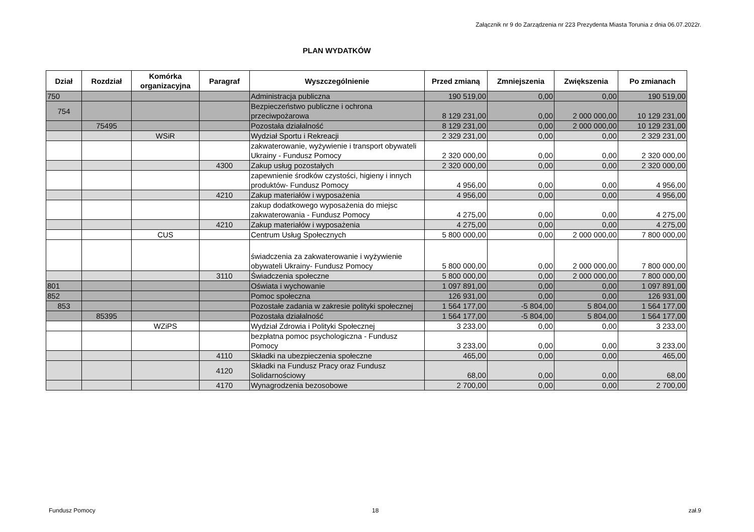Załącznik nr 9 do Zarządzenia nr 223 Prezydenta Miasta Torunia z dnia 06.07.2022r.
PLAN WYDATKÓW
| Dział | Rozdział | Komórka organizacyjna | Paragraf | Wyszczególnienie | Przed zmianą | Zmniejszenia | Zwiększenia | Po zmianach |
| --- | --- | --- | --- | --- | --- | --- | --- | --- |
| 750 | | | | Administracja publiczna | 190 519,00 | 0,00 | 0,00 | 190 519,00 |
| 754 | | | | Bezpieczeństwo publiczne i ochrona przeciwpożarowa | 8 129 231,00 | 0,00 | 2 000 000,00 | 10 129 231,00 |
| | 75495 | | | Pozostała działalność | 8 129 231,00 | 0,00 | 2 000 000,00 | 10 129 231,00 |
| | | WSiR | | Wydział Sportu i Rekreacji | 2 329 231,00 | 0,00 | 0,00 | 2 329 231,00 |
| | | | | zakwaterowanie, wyżywienie i transport obywateli Ukrainy - Fundusz Pomocy | 2 320 000,00 | 0,00 | 0,00 | 2 320 000,00 |
| | | | 4300 | Zakup usług pozostałych | 2 320 000,00 | 0,00 | 0,00 | 2 320 000,00 |
| | | | | zapewnienie środków czystości, higieny i innych produktów- Fundusz Pomocy | 4 956,00 | 0,00 | 0,00 | 4 956,00 |
| | | | 4210 | Zakup materiałów i wyposażenia | 4 956,00 | 0,00 | 0,00 | 4 956,00 |
| | | | | zakup dodatkowego wyposażenia do miejsc zakwaterowania - Fundusz Pomocy | 4 275,00 | 0,00 | 0,00 | 4 275,00 |
| | | | 4210 | Zakup materiałów i wyposażenia | 4 275,00 | 0,00 | 0,00 | 4 275,00 |
| | | CUS | | Centrum Usług Społecznych | 5 800 000,00 | 0,00 | 2 000 000,00 | 7 800 000,00 |
| | | | | świadczenia za zakwaterowanie i wyżywienie obywateli Ukrainy- Fundusz Pomocy | 5 800 000,00 | 0,00 | 2 000 000,00 | 7 800 000,00 |
| | | | 3110 | Świadczenia społeczne | 5 800 000,00 | 0,00 | 2 000 000,00 | 7 800 000,00 |
| 801 | | | | Oświata i wychowanie | 1 097 891,00 | 0,00 | 0,00 | 1 097 891,00 |
| 852 | | | | Pomoc społeczna | 126 931,00 | 0,00 | 0,00 | 126 931,00 |
| 853 | | | | Pozostałe zadania w zakresie polityki społecznej | 1 564 177,00 | -5 804,00 | 5 804,00 | 1 564 177,00 |
| | 85395 | | | Pozostała działalność | 1 564 177,00 | -5 804,00 | 5 804,00 | 1 564 177,00 |
| | | WZiPS | | Wydział Zdrowia i Polityki Społecznej | 3 233,00 | 0,00 | 0,00 | 3 233,00 |
| | | | | bezpłatna pomoc psychologiczna - Fundusz Pomocy | 3 233,00 | 0,00 | 0,00 | 3 233,00 |
| | | | 4110 | Składki na ubezpieczenia społeczne | 465,00 | 0,00 | 0,00 | 465,00 |
| | | | 4120 | Składki na Fundusz Pracy oraz Fundusz Solidarnościowy | 68,00 | 0,00 | 0,00 | 68,00 |
| | | | 4170 | Wynagrodzenia bezosobowe | 2 700,00 | 0,00 | 0,00 | 2 700,00 |
Fundusz Pomocy 18 zał.9